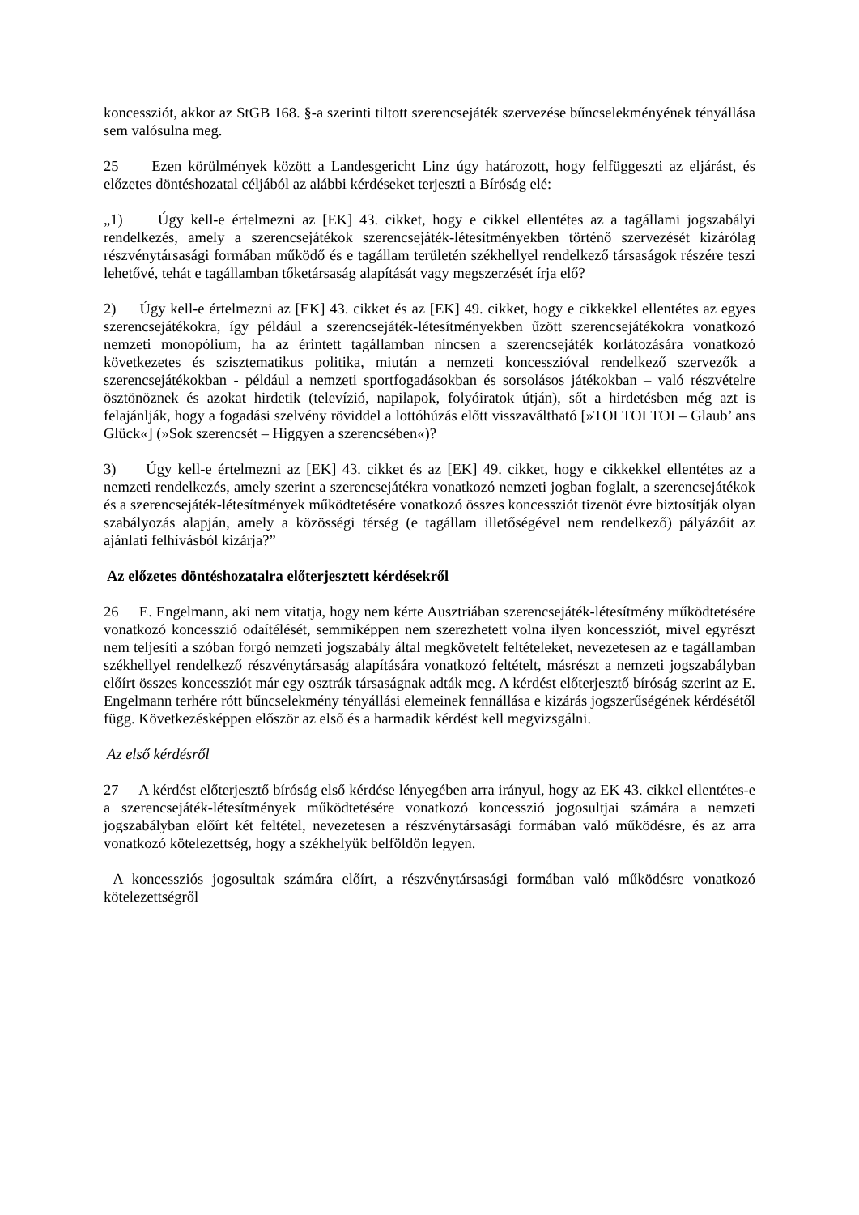koncessziót, akkor az StGB 168. §-a szerinti tiltott szerencsejáték szervezése bűncselekményének tényállása sem valósulna meg.
25 Ezen körülmények között a Landesgericht Linz úgy határozott, hogy felfüggeszti az eljárást, és előzetes döntéshozatal céljából az alábbi kérdéseket terjeszti a Bíróság elé:
„1) Úgy kell-e értelmezni az [EK] 43. cikket, hogy e cikkel ellentétes az a tagállami jogszabályi rendelkezés, amely a szerencsejátékok szerencsejáték-létesítményekben történő szervezését kizárólag részvénytársasági formában működő és e tagállam területén székhellyel rendelkező társaságok részére teszi lehetővé, tehát e tagállamban tőketársaság alapítását vagy megszerzését írja elő?
2) Úgy kell-e értelmezni az [EK] 43. cikket és az [EK] 49. cikket, hogy e cikkekkel ellentétes az egyes szerencsejátékokra, így például a szerencsejáték-létesítményekben űzött szerencsejátékokra vonatkozó nemzeti monopólium, ha az érintett tagállamban nincsen a szerencsejáték korlátozására vonatkozó következetes és szisztematikus politika, miután a nemzeti koncesszióval rendelkező szervezők a szerencsejátékokban - például a nemzeti sportfogadásokban és sorsolásos játékokban – való részvételre ösztönöznek és azokat hirdetik (televízió, napilapok, folyóiratok útján), sőt a hirdetésben még azt is felajánlják, hogy a fogadási szelvény röviddel a lottóhúzás előtt visszaváltható [»TOI TOI TOI – Glaub’ ans Glück«] (»Sok szerencsét – Higgyen a szerencsében«)?
3) Úgy kell-e értelmezni az [EK] 43. cikket és az [EK] 49. cikket, hogy e cikkekkel ellentétes az a nemzeti rendelkezés, amely szerint a szerencsejátékra vonatkozó nemzeti jogban foglalt, a szerencsejátékok és a szerencsejáték-létesítmények működtetésére vonatkozó összes koncessziót tizenöt évre biztosítják olyan szabályozás alapján, amely a közösségi térség (e tagállam illetőségével nem rendelkező) pályázóit az ajánlati felhívásból kizárja?”
Az előzetes döntéshozatalra előterjesztett kérdésekről
26 E. Engelmann, aki nem vitatja, hogy nem kérte Ausztriában szerencsejáték-létesítmény működtetésére vonatkozó koncesszió odaítélését, semmiképpen nem szerezhetett volna ilyen koncessziót, mivel egyrészt nem teljesíti a szóban forgó nemzeti jogszabály által megkövetelt feltételeket, nevezetesen az e tagállamban székhellyel rendelkező részvénytársaság alapítására vonatkozó feltételt, másrészt a nemzeti jogszabályban előírt összes koncessziót már egy osztrák társaságnak adták meg. A kérdést előterjesztő bíróság szerint az E. Engelmann terhére rótt bűncselekmény tényállási elemeinek fennállása e kizárás jogszerűségének kérdésétől függ. Következésképpen először az első és a harmadik kérdést kell megvizsgálni.
Az első kérdésről
27 A kérdést előterjesztő bíróság első kérdése lényegében arra irányul, hogy az EK 43. cikkel ellentétes-e a szerencsejáték-létesítmények működtetésére vonatkozó koncesszió jogosultjai számára a nemzeti jogszabályban előírt két feltétel, nevezetesen a részvénytársasági formában való működésre, és az arra vonatkozó kötelezettség, hogy a székhelyük belföldön legyen.
A koncessziós jogosultak számára előírt, a részvénytársasági formában való működésre vonatkozó kötelezettségről